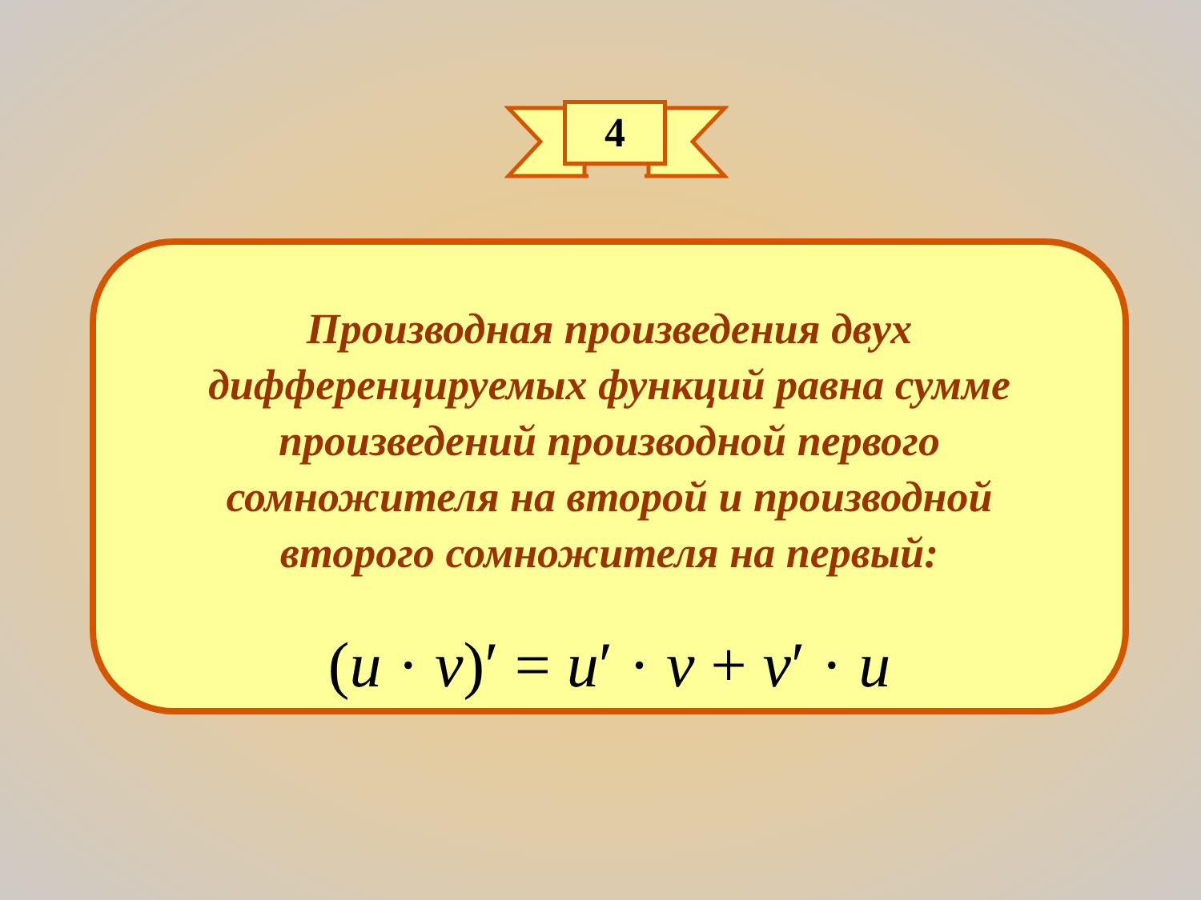4
Производная произведения двух дифференцируемых функций равна сумме произведений производной первого сомножителя на второй и производной второго сомножителя на первый:
(u · v)′ = u′ · v + v′ · u